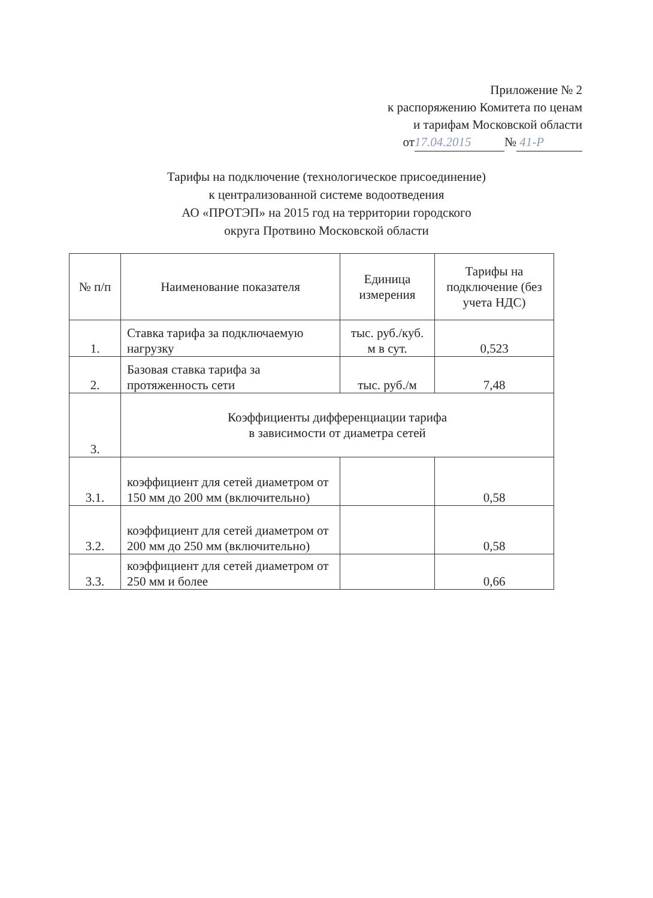Приложение № 2
к распоряжению Комитета по ценам
и тарифам Московской области
от 17.04.2015 № 41-Р
Тарифы на подключение (технологическое присоединение)
к централизованной системе водоотведения
АО «ПРОТЭП» на 2015 год на территории городского
округа Протвино Московской области
| № п/п | Наименование показателя | Единица измерения | Тарифы на подключение (без учета НДС) |
| --- | --- | --- | --- |
| 1. | Ставка тарифа за подключаемую нагрузку | тыс. руб./куб. м в сут. | 0,523 |
| 2. | Базовая ставка тарифа за протяженность сети | тыс. руб./м | 7,48 |
| 3. | Коэффициенты дифференциации тарифа в зависимости от диаметра сетей | | |
| 3.1. | коэффициент для сетей диаметром от 150 мм до 200 мм (включительно) | | 0,58 |
| 3.2. | коэффициент для сетей диаметром от 200 мм до 250 мм (включительно) | | 0,58 |
| 3.3. | коэффициент для сетей диаметром от 250 мм и более | | 0,66 |